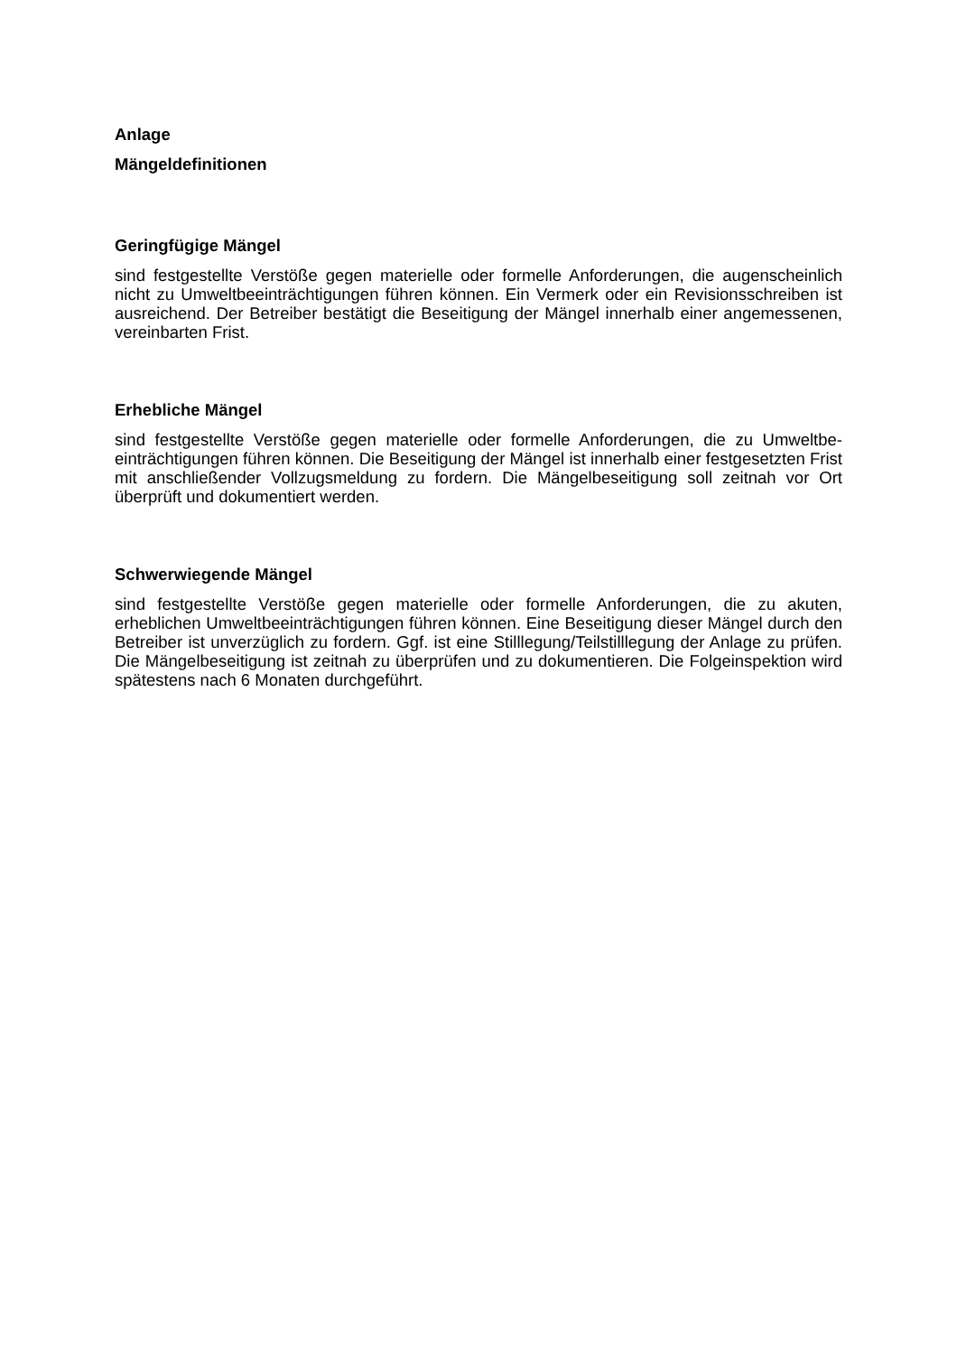Anlage
Mängeldefinitionen
Geringfügige Mängel
sind festgestellte Verstöße gegen materielle oder formelle Anforderungen, die augenschein­lich nicht zu Umweltbeeinträchtigungen führen können. Ein Vermerk oder ein Revisions­schreiben ist ausreichend. Der Betreiber bestätigt die Beseitigung der Mängel innerhalb einer angemessenen, vereinbarten Frist.
Erhebliche Mängel
sind festgestellte Verstöße gegen materielle oder formelle Anforderungen, die zu Umweltbe­einträchtigungen führen können. Die Beseitigung der Mängel ist innerhalb einer festgesetz­ten Frist mit anschließender Vollzugsmeldung zu fordern. Die Mängelbeseitigung soll zeitnah vor Ort überprüft und dokumentiert werden.
Schwerwiegende Mängel
sind festgestellte Verstöße gegen materielle oder formelle Anforderungen, die zu akuten, erheblichen Umweltbeeinträchtigungen führen können. Eine Beseitigung dieser Mängel durch den Betreiber ist unverzüglich zu fordern. Ggf. ist eine Stilllegung/Teilstilllegung der Anlage zu prüfen. Die Mängelbeseitigung ist zeitnah zu überprüfen und zu dokumentieren. Die Folgeinspektion wird spätestens nach 6 Monaten durchgeführt.